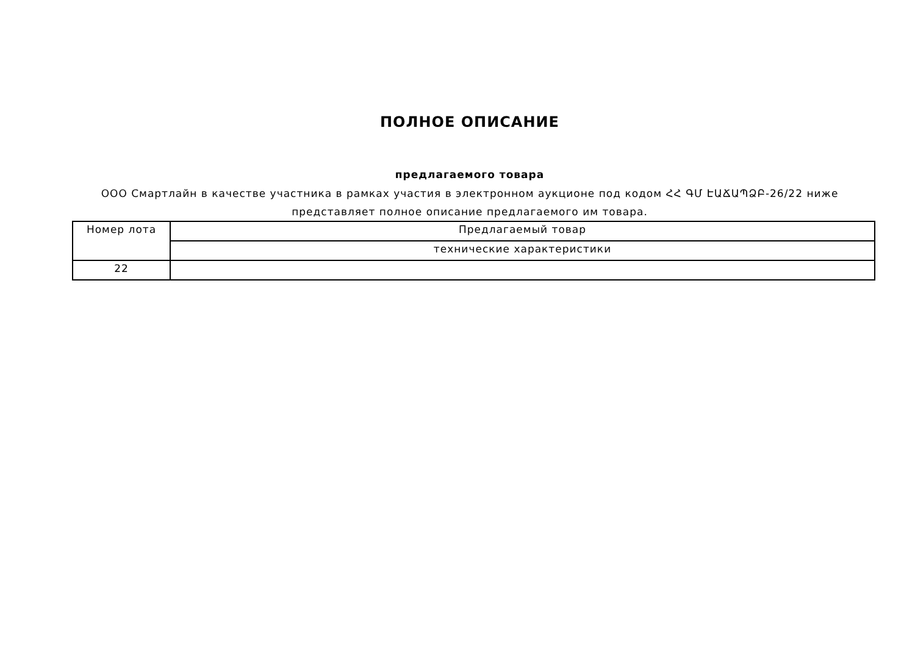ПОЛНОЕ ОПИСАНИЕ
предлагаемого товара
ООО Смартлайн в качестве участника в рамках участия в электронном аукционе под кодом ՀՀ ԳՄ ԷԱՃԱՊՁԲ-26/22 ниже представляет полное описание предлагаемого им товара.
| Номер лота | Предлагаемый товар |
| --- | --- |
| | технические характеристики |
| 22 | |